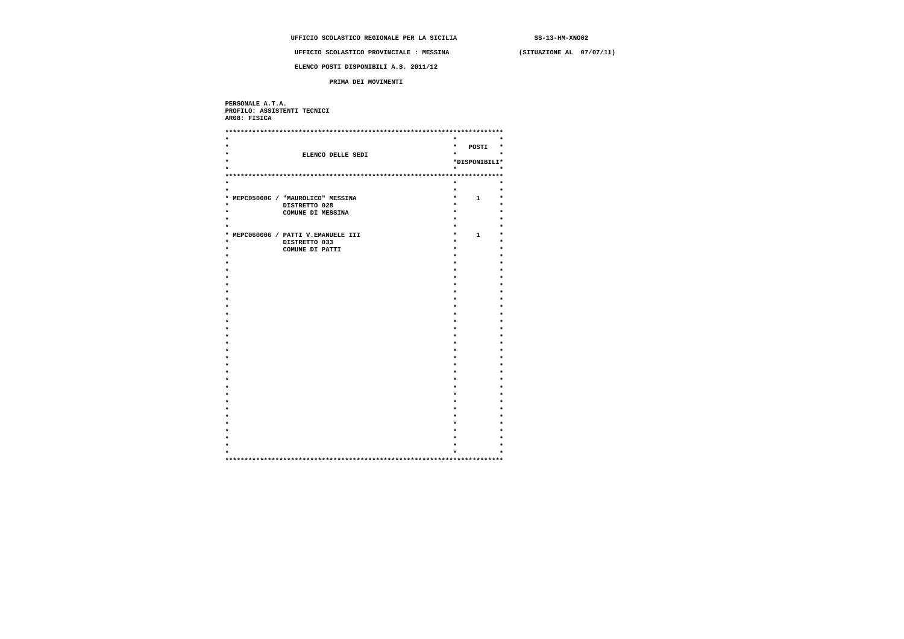UFFICIO SCOLASTICO REGIONALE PER LA SICILIA                    SS-13-HM-XNO02

                   UFFICIO SCOLASTICO PROVINCIALE : MESSINA                  (SITUAZIONE AL  07/07/11)

                   ELENCO POSTI DISPONIBILI A.S. 2011/12

                            PRIMA DEI MOVIMENTI


 PERSONALE A.T.A.
 PROFILO: ASSISTENTI TECNICI
 AR08: FISICA

 ************************************************************************
 *                                                          *           *
 *                                                          *   POSTI   *
 *                   ELENCO DELLE SEDI                      *           *
 *                                                          *DISPONIBILI*
 *                                                          *           *
 ************************************************************************
 *                                                          *           *
 *                                                          *           *
 * MEPC05000G / "MAUROLICO" MESSINA                         *     1     *
 *              DISTRETTO 028                               *           *
 *              COMUNE DI MESSINA                           *           *
 *                                                          *           *
 *                                                          *           *
 * MEPC060006 / PATTI V.EMANUELE III                        *     1     *
 *              DISTRETTO 033                               *           *
 *              COMUNE DI PATTI                             *           *
 *                                                          *           *
 *                                                          *           *
 *                                                          *           *
 *                                                          *           *
 *                                                          *           *
 *                                                          *           *
 *                                                          *           *
 *                                                          *           *
 *                                                          *           *
 *                                                          *           *
 *                                                          *           *
 *                                                          *           *
 *                                                          *           *
 *                                                          *           *
 *                                                          *           *
 *                                                          *           *
 *                                                          *           *
 *                                                          *           *
 *                                                          *           *
 *                                                          *           *
 *                                                          *           *
 *                                                          *           *
 *                                                          *           *
 *                                                          *           *
 *                                                          *           *
 *                                                          *           *
 *                                                          *           *
 *                                                          *           *
 ************************************************************************